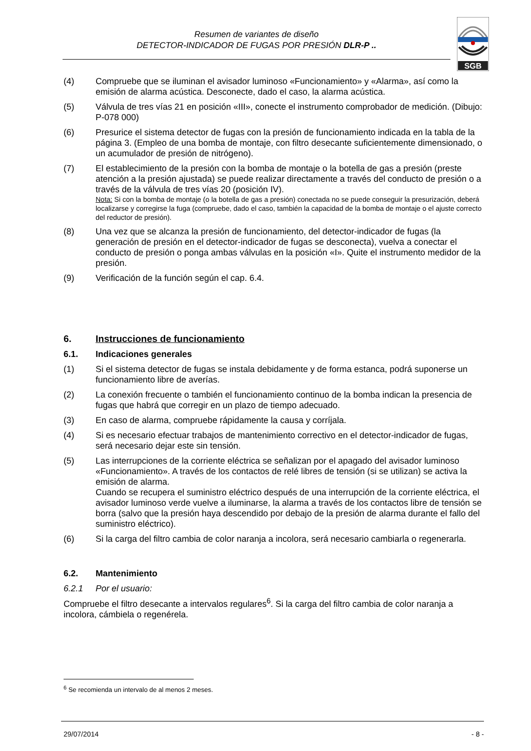Resumen de variantes de diseño
DETECTOR-INDICADOR DE FUGAS POR PRESIÓN DLR-P ..
SGB
(4) Compruebe que se iluminan el avisador luminoso «Funcionamiento» y «Alarma», así como la emisión de alarma acústica. Desconecte, dado el caso, la alarma acústica.
(5) Válvula de tres vías 21 en posición «III», conecte el instrumento comprobador de medición. (Dibujo: P-078 000)
(6) Presurice el sistema detector de fugas con la presión de funcionamiento indicada en la tabla de la página 3. (Empleo de una bomba de montaje, con filtro desecante suficientemente dimensionado, o un acumulador de presión de nitrógeno).
(7) El establecimiento de la presión con la bomba de montaje o la botella de gas a presión (preste atención a la presión ajustada) se puede realizar directamente a través del conducto de presión o a través de la válvula de tres vías 20 (posición IV).
Nota: Si con la bomba de montaje (o la botella de gas a presión) conectada no se puede conseguir la presurización, deberá localizarse y corregirse la fuga (compruebe, dado el caso, también la capacidad de la bomba de montaje o el ajuste correcto del reductor de presión).
(8) Una vez que se alcanza la presión de funcionamiento, del detector-indicador de fugas (la generación de presión en el detector-indicador de fugas se desconecta), vuelva a conectar el conducto de presión o ponga ambas válvulas en la posición «I». Quite el instrumento medidor de la presión.
(9) Verificación de la función según el cap. 6.4.
6. Instrucciones de funcionamiento
6.1.
Indicaciones generales
(1) Si el sistema detector de fugas se instala debidamente y de forma estanca, podrá suponerse un funcionamiento libre de averías.
(2) La conexión frecuente o también el funcionamiento continuo de la bomba indican la presencia de fugas que habrá que corregir en un plazo de tiempo adecuado.
(3) En caso de alarma, compruebe rápidamente la causa y corríjala.
(4) Si es necesario efectuar trabajos de mantenimiento correctivo en el detector-indicador de fugas, será necesario dejar este sin tensión.
(5) Las interrupciones de la corriente eléctrica se señalizan por el apagado del avisador luminoso «Funcionamiento». A través de los contactos de relé libres de tensión (si se utilizan) se activa la emisión de alarma.
Cuando se recupera el suministro eléctrico después de una interrupción de la corriente eléctrica, el avisador luminoso verde vuelve a iluminarse, la alarma a través de los contactos libre de tensión se borra (salvo que la presión haya descendido por debajo de la presión de alarma durante el fallo del suministro eléctrico).
(6) Si la carga del filtro cambia de color naranja a incolora, será necesario cambiarla o regenerarla.
6.2.
Mantenimiento
6.2.1
Por el usuario:
Compruebe el filtro desecante a intervalos regulares<sup>6</sup>. Si la carga del filtro cambia de color naranja a incolora, cámbiela o regenérela.
<sup>6</sup> Se recomienda un intervalo de al menos 2 meses.
29/07/2014 - 8 -